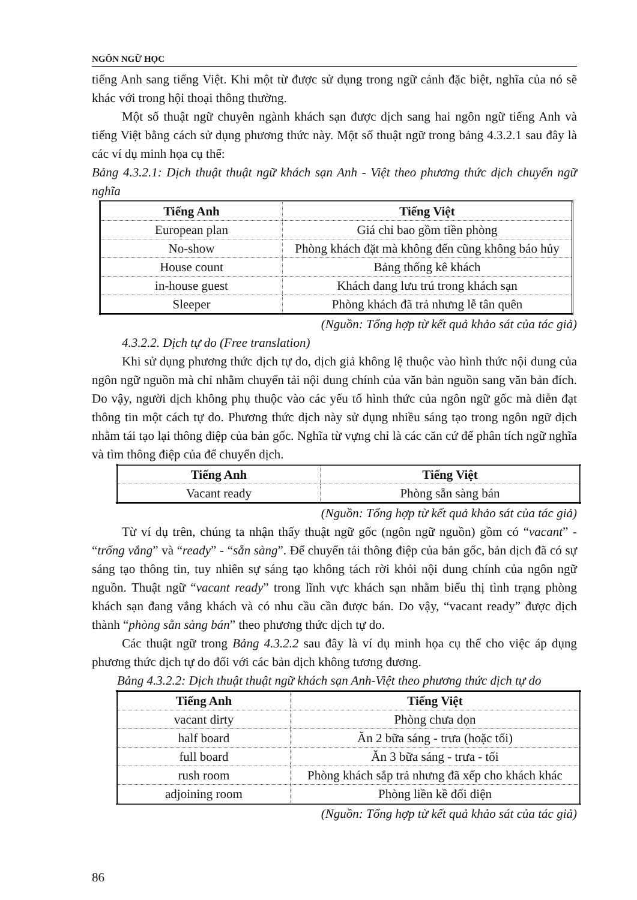NGÔN NGỮ HỌC
tiếng Anh sang tiếng Việt. Khi một từ được sử dụng trong ngữ cảnh đặc biệt, nghĩa của nó sẽ khác với trong hội thoại thông thường.
Một số thuật ngữ chuyên ngành khách sạn được dịch sang hai ngôn ngữ tiếng Anh và tiếng Việt bằng cách sử dụng phương thức này. Một số thuật ngữ trong bảng 4.3.2.1 sau đây là các ví dụ minh họa cụ thể:
Bảng 4.3.2.1: Dịch thuật thuật ngữ khách sạn Anh - Việt theo phương thức dịch chuyển ngữ nghĩa
| Tiếng Anh | Tiếng Việt |
| --- | --- |
| European plan | Giá chỉ bao gồm tiền phòng |
| No-show | Phòng khách đặt mà không đến cũng không báo hủy |
| House count | Bảng thống kê khách |
| in-house guest | Khách đang lưu trú trong khách sạn |
| Sleeper | Phòng khách đã trả nhưng lễ tân quên |
(Nguồn: Tổng hợp từ kết quả khảo sát của tác giả)
4.3.2.2. Dịch tự do (Free translation)
Khi sử dụng phương thức dịch tự do, dịch giả không lệ thuộc vào hình thức nội dung của ngôn ngữ nguồn mà chỉ nhằm chuyển tải nội dung chính của văn bản nguồn sang văn bản đích. Do vậy, người dịch không phụ thuộc vào các yếu tố hình thức của ngôn ngữ gốc mà diễn đạt thông tin một cách tự do. Phương thức dịch này sử dụng nhiều sáng tạo trong ngôn ngữ dịch nhằm tái tạo lại thông điệp của bản gốc. Nghĩa từ vựng chỉ là các căn cứ để phân tích ngữ nghĩa và tìm thông điệp của để chuyển dịch.
| Tiếng Anh | Tiếng Việt |
| --- | --- |
| Vacant ready | Phòng sẵn sàng bán |
(Nguồn: Tổng hợp từ kết quả khảo sát của tác giả)
Từ ví dụ trên, chúng ta nhận thấy thuật ngữ gốc (ngôn ngữ nguồn) gồm có “vacant” - “trống vắng” và “ready” - “sẵn sàng”. Để chuyển tải thông điệp của bản gốc, bản dịch đã có sự sáng tạo thông tin, tuy nhiên sự sáng tạo không tách rời khỏi nội dung chính của ngôn ngữ nguồn. Thuật ngữ “vacant ready” trong lĩnh vực khách sạn nhằm biểu thị tình trạng phòng khách sạn đang vắng khách và có nhu cầu cần được bán. Do vậy, “vacant ready” được dịch thành “phòng sẵn sàng bán” theo phương thức dịch tự do.
Các thuật ngữ trong Bảng 4.3.2.2 sau đây là ví dụ minh họa cụ thể cho việc áp dụng phương thức dịch tự do đối với các bản dịch không tương đương.
Bảng 4.3.2.2: Dịch thuật thuật ngữ khách sạn Anh-Việt theo phương thức dịch tự do
| Tiếng Anh | Tiếng Việt |
| --- | --- |
| vacant dirty | Phòng chưa dọn |
| half board | Ăn 2 bữa sáng - trưa (hoặc tối) |
| full board | Ăn 3 bữa sáng - trưa - tối |
| rush room | Phòng khách sắp trả nhưng đã xếp cho khách khác |
| adjoining room | Phòng liền kề đối diện |
(Nguồn: Tổng hợp từ kết quả khảo sát của tác giả)
86